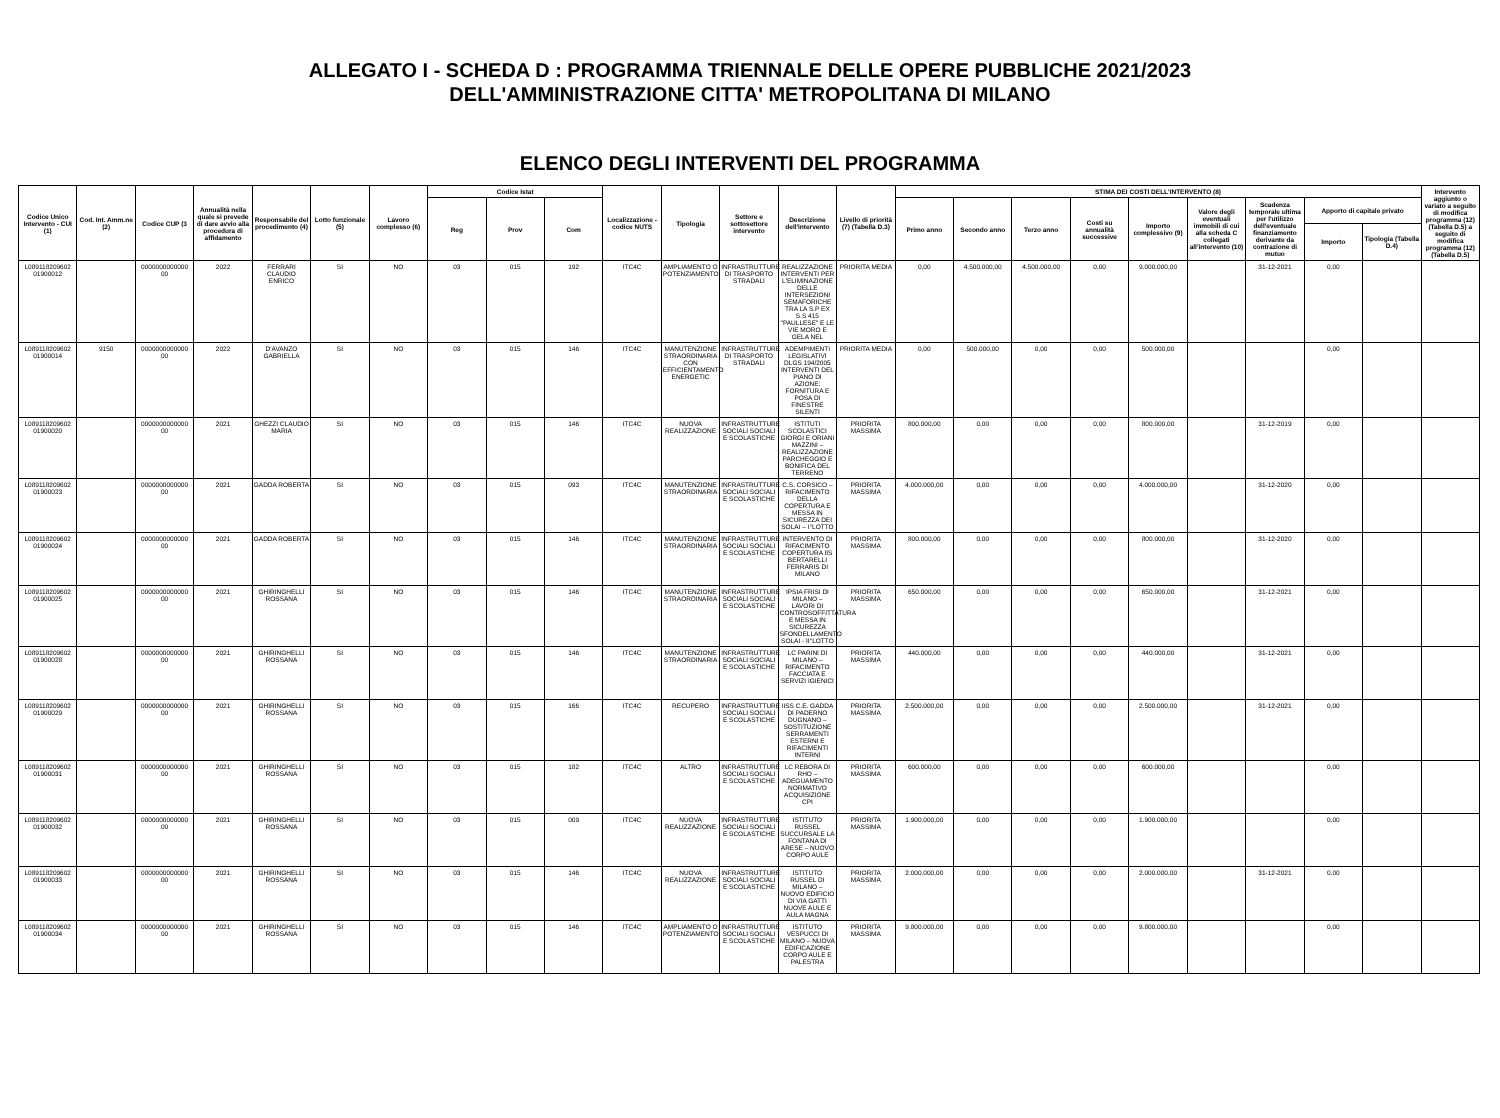ALLEGATO I - SCHEDA D : PROGRAMMA TRIENNALE DELLE OPERE PUBBLICHE 2021/2023
DELL'AMMINISTRAZIONE CITTA' METROPOLITANA DI MILANO
ELENCO DEGLI INTERVENTI DEL PROGRAMMA
| Codice Unico Intervento - CUI (1) | Cod. Int. Amm.ne (2) | Codice CUP (3 | Annualità nella quale si prevede di dare avvio alla procedura di affidamento | Responsabile del procedimento (4) | Lotto funzionale (5) | Lavoro complesso (6) | Codice Istat | | | Localizzazione - codice NUTS | Tipologia | Settore e sottosettore intervento | Descrizione dell'intervento | Livello di priorità (7) (Tabella D.3) | STIMA DEI COSTI DELL'INTERVENTO (8) | | | | | | | | | Intervento aggiunto o variato a seguito di modifica programma (12) (Tabella D.5) a seguito di modifica programma (12) (Tabella D.5) |
| --- | --- | --- | --- | --- | --- | --- | --- | --- | --- | --- | --- | --- | --- | --- | --- | --- | --- | --- | --- | --- | --- | --- | --- | --- |
| | | | | | | | Reg | Prov | Com | | | | | | Primo anno | Secondo anno | Terzo anno | Costi su annualità successive | Importo complessivo (9) | Valore degli eventuali immobili di cui alla scheda C collegati all'intervento (10) | Scadenza temporale ultima per l'utilizzo dell'eventuale finanziamento derivante da contrazione di mutuo | Apporto di capitale privato | | |
| | | | | | | | | | | | | | | | | | | | | | | Importo | Tipologia (Tabella D.4) | |
| L089118209602 01900012 | | 0000000000000 00 | 2022 | FERRARI CLAUDIO ENRICO | SI | NO | 03 | 015 | 192 | ITC4C | AMPLIAMENTO O POTENZIAMENTO | INFRASTRUTTURE DI TRASPORTO STRADALI | REALIZZAZIONE INTERVENTI PER L'ELIMINAZIONE DELLE INTERSEZIONI SEMAFORICHE TRA LA S.P EX S.S 415 "PAULLESE" E LE VIE MORO E GELA NEL | PRIORITA MEDIA | 0,00 | 4.500.000,00 | 4.500.000,00 | 0,00 | 9.000.000,00 | | 31-12-2021 | 0,00 | | |
| L089118209602 01900014 | 9150 | 0000000000000 00 | 2022 | D'AVANZO GABRIELLA | SI | NO | 03 | 015 | 146 | ITC4C | MANUTENZIONE STRAORDINARIA CON EFFICIENTAMENTO ENERGETIC | INFRASTRUTTURE DI TRASPORTO STRADALI | ADEMPIMENTI LEGISLATIVI DLGS 194/2005 INTERVENTI DEL PIANO DI AZIONE: FORNITURA E POSA DI FINESTRE SILENTI | PRIORITA MEDIA | 0,00 | 500.000,00 | 0,00 | 0,00 | 500.000,00 | | | 0,00 | | |
| L089118209602 01900020 | | 0000000000000 00 | 2021 | GHEZZI CLAUDIO MARIA | SI | NO | 03 | 015 | 146 | ITC4C | NUOVA REALIZZAZIONE | INFRASTRUTTURE SOCIALI SOCIALI E SCOLASTICHE | ISTITUTI SCOLASTICI GIORGI E ORIANI MAZZINI – REALIZZAZIONE PARCHEGGIO E BONIFICA DEL TERRENO | PRIORITA MASSIMA | 800.000,00 | 0,00 | 0,00 | 0,00 | 800.000,00 | | 31-12-2019 | 0,00 | | |
| L089118209602 01900023 | | 0000000000000 00 | 2021 | GADDA ROBERTA | SI | NO | 03 | 015 | 093 | ITC4C | MANUTENZIONE STRAORDINARIA | INFRASTRUTTURE SOCIALI SOCIALI E SCOLASTICHE | C.S. CORSICO – RIFACIMENTO DELLA COPERTURA E MESSA IN SICUREZZA DEI SOLAI – I°LOTTO | PRIORITA MASSIMA | 4.000.000,00 | 0,00 | 0,00 | 0,00 | 4.000.000,00 | | 31-12-2020 | 0,00 | | |
| L089118209602 01900024 | | 0000000000000 00 | 2021 | GADDA ROBERTA | SI | NO | 03 | 015 | 146 | ITC4C | MANUTENZIONE STRAORDINARIA | INFRASTRUTTURE SOCIALI SOCIALI E SCOLASTICHE | INTERVENTO DI RIFACIMENTO COPERTURA IIS BERTARELLI FERRARIS DI MILANO | PRIORITA MASSIMA | 800.000,00 | 0,00 | 0,00 | 0,00 | 800.000,00 | | 31-12-2020 | 0,00 | | |
| L089118209602 01900025 | | 0000000000000 00 | 2021 | GHIRINGHELLI ROSSANA | SI | NO | 03 | 015 | 146 | ITC4C | MANUTENZIONE STRAORDINARIA | INFRASTRUTTURE SOCIALI SOCIALI E SCOLASTICHE | IPSIA FRISI DI MILANO – LAVORI DI CONTROSOFFITTATURA E MESSA IN SICUREZZA SFONDELLAMENTO SOLAI - II°LOTTO | PRIORITA MASSIMA | 650.000,00 | 0,00 | 0,00 | 0,00 | 650.000,00 | | 31-12-2021 | 0,00 | | |
| L089118209602 01900028 | | 0000000000000 00 | 2021 | GHIRINGHELLI ROSSANA | SI | NO | 03 | 015 | 146 | ITC4C | MANUTENZIONE STRAORDINARIA | INFRASTRUTTURE SOCIALI SOCIALI E SCOLASTICHE | LC PARINI DI MILANO – RIFACIMENTO FACCIATA E SERVIZI IGIENICI | PRIORITA MASSIMA | 440.000,00 | 0,00 | 0,00 | 0,00 | 440.000,00 | | 31-12-2021 | 0,00 | | |
| L089118209602 01900029 | | 0000000000000 00 | 2021 | GHIRINGHELLI ROSSANA | SI | NO | 03 | 015 | 166 | ITC4C | RECUPERO | INFRASTRUTTURE SOCIALI SOCIALI E SCOLASTICHE | IISS C.E. GADDA DI PADERNO DUGNANO – SOSTITUZIONE SERRAMENTI ESTERNI E RIFACIMENTI INTERNI | PRIORITA MASSIMA | 2.500.000,00 | 0,00 | 0,00 | 0,00 | 2.500.000,00 | | 31-12-2021 | 0,00 | | |
| L089118209602 01900031 | | 0000000000000 00 | 2021 | GHIRINGHELLI ROSSANA | SI | NO | 03 | 015 | 182 | ITC4C | ALTRO | INFRASTRUTTURE SOCIALI SOCIALI E SCOLASTICHE | LC REBORA DI RHO – ADEGUAMENTO NORMATIVO ACQUISIZIONE CPI | PRIORITA MASSIMA | 600.000,00 | 0,00 | 0,00 | 0,00 | 600.000,00 | | | 0,00 | | |
| L089118209602 01900032 | | 0000000000000 00 | 2021 | GHIRINGHELLI ROSSANA | SI | NO | 03 | 015 | 009 | ITC4C | NUOVA REALIZZAZIONE | INFRASTRUTTURE SOCIALI SOCIALI E SCOLASTICHE | ISTITUTO RUSSEL SUCCURSALE LA FONTANA DI ARESE – NUOVO CORPO AULE | PRIORITA MASSIMA | 1.900.000,00 | 0,00 | 0,00 | 0,00 | 1.900.000,00 | | | 0,00 | | |
| L089118209602 01900033 | | 0000000000000 00 | 2021 | GHIRINGHELLI ROSSANA | SI | NO | 03 | 015 | 146 | ITC4C | NUOVA REALIZZAZIONE | INFRASTRUTTURE SOCIALI SOCIALI E SCOLASTICHE | ISTITUTO RUSSEL DI MILANO – NUOVO EDIFICIO DI VIA GATTI NUOVE AULE E AULA MAGNA | PRIORITA MASSIMA | 2.000.000,00 | 0,00 | 0,00 | 0,00 | 2.000.000,00 | | 31-12-2021 | 0,00 | | |
| L089118209602 01900034 | | 0000000000000 00 | 2021 | GHIRINGHELLI ROSSANA | SI | NO | 03 | 015 | 146 | ITC4C | AMPLIAMENTO O POTENZIAMENTO | INFRASTRUTTURE SOCIALI SOCIALI E SCOLASTICHE | ISTITUTO VESPUCCI DI MILANO – NUOVA EDIFICAZIONE CORPO AULE E PALESTRA | PRIORITA MASSIMA | 9.800.000,00 | 0,00 | 0,00 | 0,00 | 9.800.000,00 | | | 0,00 | | |